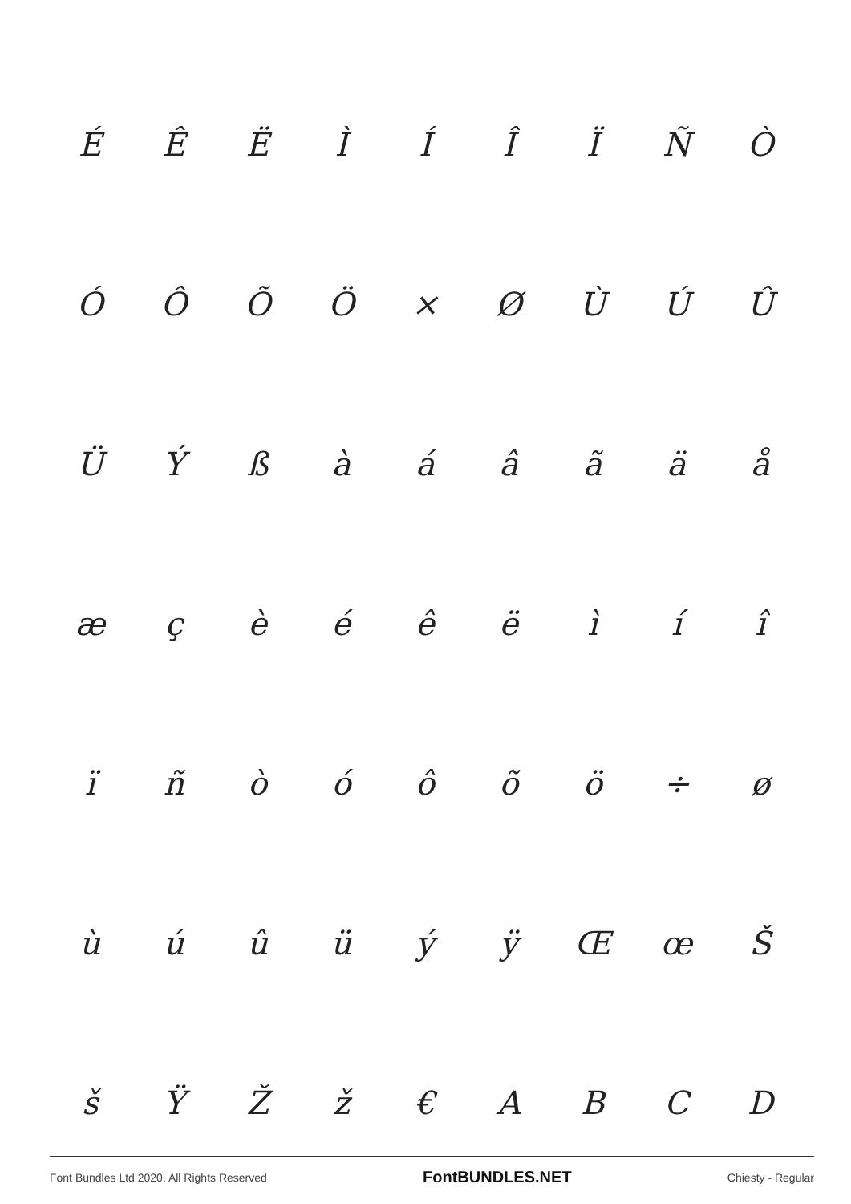| É | Ê | Ë | Ì | Í | Î | Ï | Ñ | Ò |
| Ó | Ô | Õ | Ö | × | Ø | Ù | Ú | Û |
| Ü | Ý | ß | à | á | â | ã | ä | å |
| æ | ç | è | é | ê | ë | ì | í | î |
| ï | ñ | ò | ó | ô | õ | ö | ÷ | ø |
| ù | ú | û | ü | ý | ÿ | Œ | œ | Š |
| š | Ÿ | Ž | ž | € | A | B | C | D |
Font Bundles Ltd 2020. All Rights Reserved FontBUNDLES.NET Chiesty - Regular